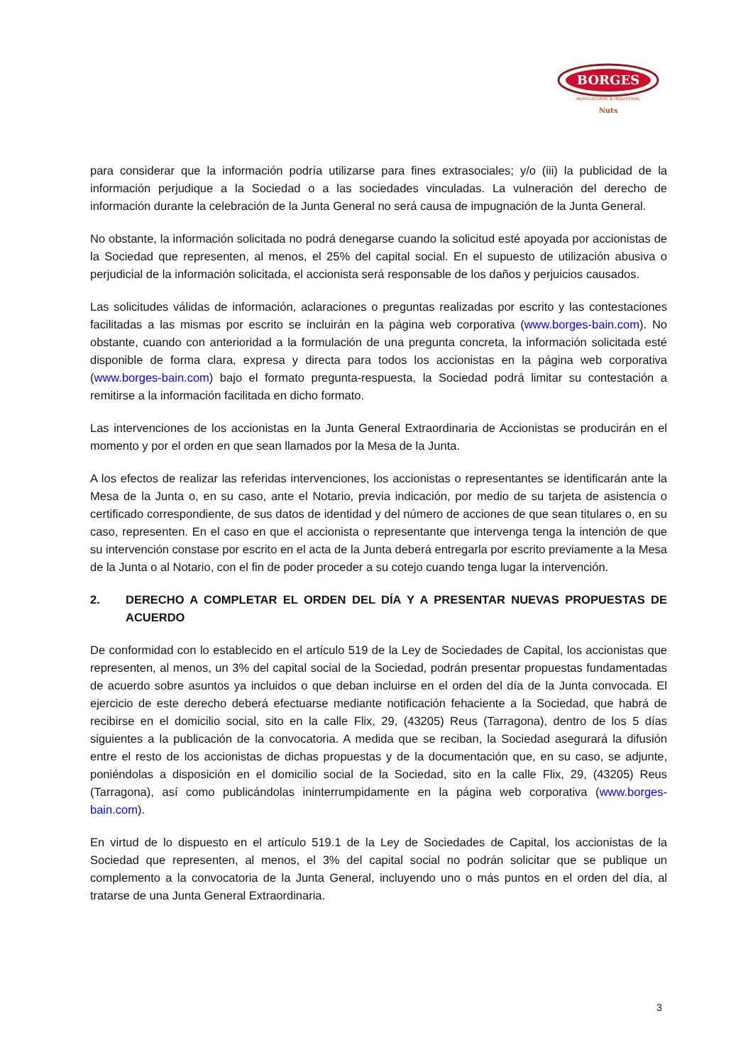BORGES
AGRICULTURAL & INDUSTRIAL
Nuts
para considerar que la información podría utilizarse para fines extrasociales; y/o (iii) la publicidad de la información perjudique a la Sociedad o a las sociedades vinculadas. La vulneración del derecho de información durante la celebración de la Junta General no será causa de impugnación de la Junta General.
No obstante, la información solicitada no podrá denegarse cuando la solicitud esté apoyada por accionistas de la Sociedad que representen, al menos, el 25% del capital social. En el supuesto de utilización abusiva o perjudicial de la información solicitada, el accionista será responsable de los daños y perjuicios causados.
Las solicitudes válidas de información, aclaraciones o preguntas realizadas por escrito y las contestaciones facilitadas a las mismas por escrito se incluirán en la página web corporativa (www.borges-bain.com). No obstante, cuando con anterioridad a la formulación de una pregunta concreta, la información solicitada esté disponible de forma clara, expresa y directa para todos los accionistas en la página web corporativa (www.borges-bain.com) bajo el formato pregunta-respuesta, la Sociedad podrá limitar su contestación a remitirse a la información facilitada en dicho formato.
Las intervenciones de los accionistas en la Junta General Extraordinaria de Accionistas se producirán en el momento y por el orden en que sean llamados por la Mesa de la Junta.
A los efectos de realizar las referidas intervenciones, los accionistas o representantes se identificarán ante la Mesa de la Junta o, en su caso, ante el Notario, previa indicación, por medio de su tarjeta de asistencia o certificado correspondiente, de sus datos de identidad y del número de acciones de que sean titulares o, en su caso, representen. En el caso en que el accionista o representante que intervenga tenga la intención de que su intervención constase por escrito en el acta de la Junta deberá entregarla por escrito previamente a la Mesa de la Junta o al Notario, con el fin de poder proceder a su cotejo cuando tenga lugar la intervención.
2. DERECHO A COMPLETAR EL ORDEN DEL DÍA Y A PRESENTAR NUEVAS PROPUESTAS DE ACUERDO
De conformidad con lo establecido en el artículo 519 de la Ley de Sociedades de Capital, los accionistas que representen, al menos, un 3% del capital social de la Sociedad, podrán presentar propuestas fundamentadas de acuerdo sobre asuntos ya incluidos o que deban incluirse en el orden del día de la Junta convocada. El ejercicio de este derecho deberá efectuarse mediante notificación fehaciente a la Sociedad, que habrá de recibirse en el domicilio social, sito en la calle Flix, 29, (43205) Reus (Tarragona), dentro de los 5 días siguientes a la publicación de la convocatoria. A medida que se reciban, la Sociedad asegurará la difusión entre el resto de los accionistas de dichas propuestas y de la documentación que, en su caso, se adjunte, poniéndolas a disposición en el domicilio social de la Sociedad, sito en la calle Flix, 29, (43205) Reus (Tarragona), así como publicándolas ininterrumpidamente en la página web corporativa (www.borges-bain.com).
En virtud de lo dispuesto en el artículo 519.1 de la Ley de Sociedades de Capital, los accionistas de la Sociedad que representen, al menos, el 3% del capital social no podrán solicitar que se publique un complemento a la convocatoria de la Junta General, incluyendo uno o más puntos en el orden del día, al tratarse de una Junta General Extraordinaria.
3